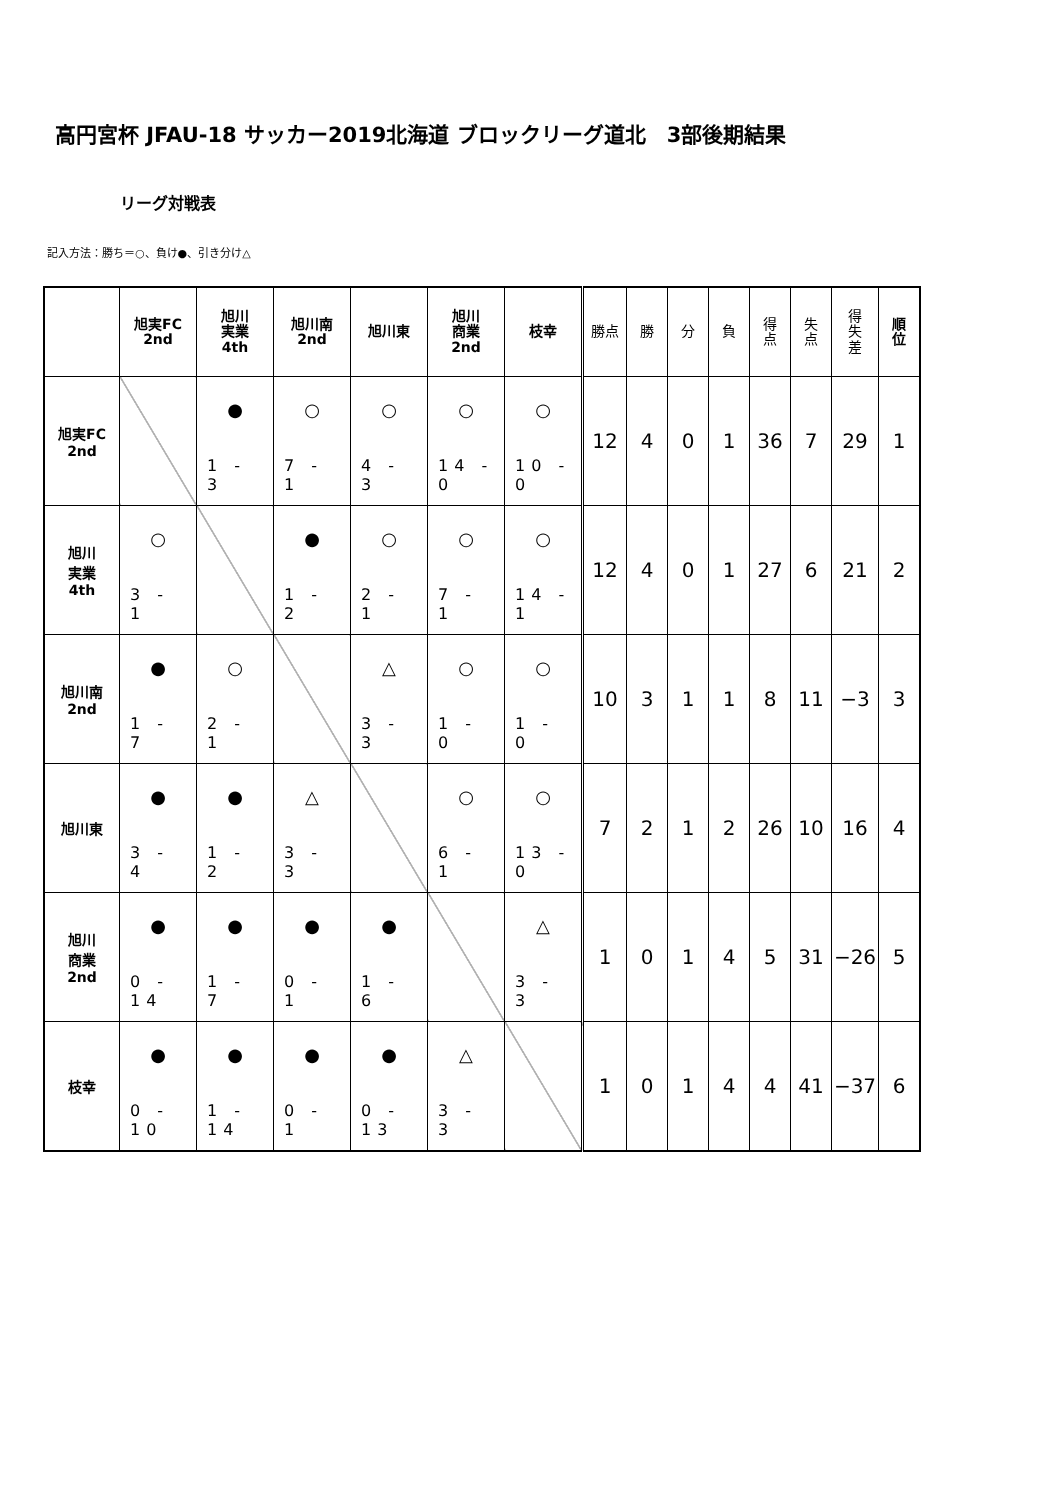高円宮杯 JFAU-18 サッカー2019北海道 ブロックリーグ道北　3部後期結果
リーグ対戦表
記入方法：勝ち＝○、負け●、引き分け△
| | 旭実FC 2nd | 旭川 実業 4th | 旭川南 2nd | 旭川東 | 旭川 商業 2nd | 枝幸 | 勝点 | 勝 | 分 | 負 | 得 点 | 失 点 | 得 失 差 | 順 位 |
| --- | --- | --- | --- | --- | --- | --- | --- | --- | --- | --- | --- | --- | --- | --- |
| 旭実FC 2nd | | ● 1 - 3 | ○ 7 - 1 | ○ 4 - 3 | ○ 14 - 0 | ○ 10 - 0 | 12 | 4 | 0 | 1 | 36 | 7 | 29 | 1 |
| 旭川 実業 4th | ○ 3 - 1 | | ● 1 - 2 | ○ 2 - 1 | ○ 7 - 1 | ○ 14 - 1 | 12 | 4 | 0 | 1 | 27 | 6 | 21 | 2 |
| 旭川南 2nd | ● 1 - 7 | ○ 2 - 1 | | △ 3 - 3 | ○ 1 - 0 | ○ 1 - 0 | 10 | 3 | 1 | 1 | 8 | 11 | −3 | 3 |
| 旭川東 | ● 3 - 4 | ● 1 - 2 | △ 3 - 3 | | ○ 6 - 1 | ○ 13 - 0 | 7 | 2 | 1 | 2 | 26 | 10 | 16 | 4 |
| 旭川 商業 2nd | ● 0 - 14 | ● 1 - 7 | ● 0 - 1 | ● 1 - 6 | | △ 3 - 3 | 1 | 0 | 1 | 4 | 5 | 31 | −26 | 5 |
| 枝幸 | ● 0 - 10 | ● 1 - 14 | ● 0 - 1 | ● 0 - 13 | △ 3 - 3 | | 1 | 0 | 1 | 4 | 4 | 41 | −37 | 6 |